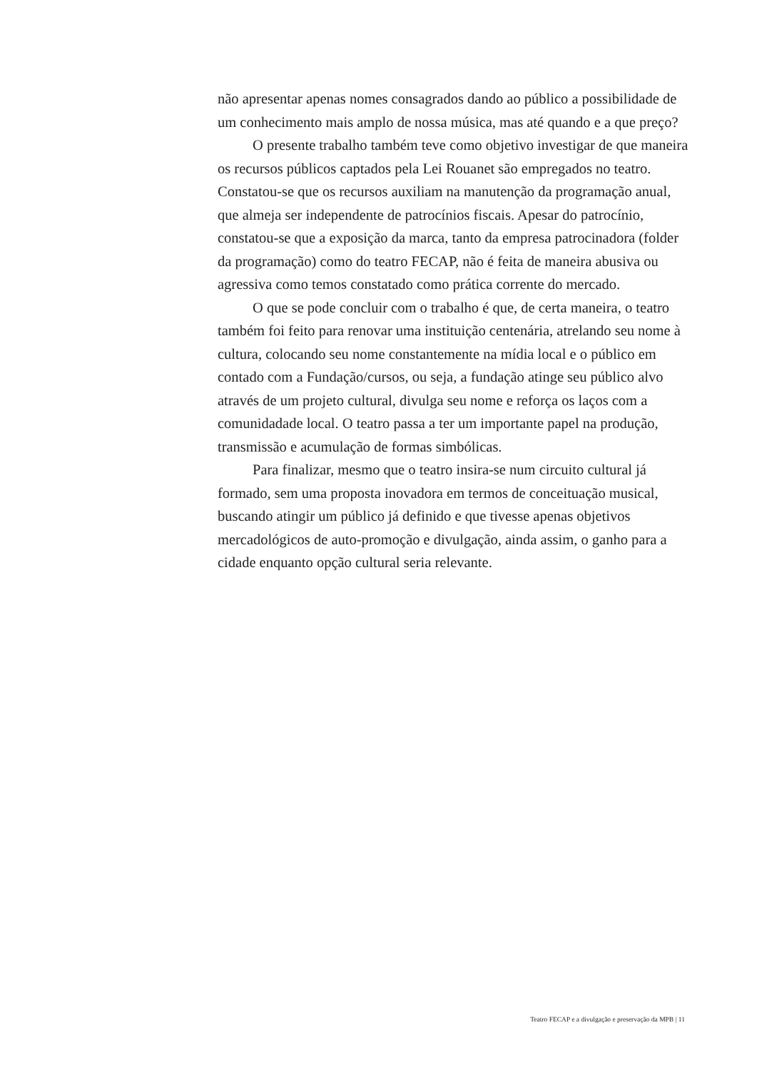não apresentar apenas nomes consagrados dando ao público a possibilidade de um conhecimento mais amplo de nossa música, mas até quando e a que preço?
O presente trabalho também teve como objetivo investigar de que maneira os recursos públicos captados pela Lei Rouanet são empregados no teatro. Constatou-se que os recursos auxiliam na manutenção da programação anual, que almeja ser independente de patrocínios fiscais. Apesar do patrocínio, constatou-se que a exposição da marca, tanto da empresa patrocinadora (folder da programação) como do teatro FECAP, não é feita de maneira abusiva ou agressiva como temos constatado como prática corrente do mercado.
O que se pode concluir com o trabalho é que, de certa maneira, o teatro também foi feito para renovar uma instituição centenária, atrelando seu nome à cultura, colocando seu nome constantemente na mídia local e o público em contado com a Fundação/cursos, ou seja, a fundação atinge seu público alvo através de um projeto cultural, divulga seu nome e reforça os laços com a comunidadade local. O teatro passa a ter um importante papel na produção, transmissão e acumulação de formas simbólicas.
Para finalizar, mesmo que o teatro insira-se num circuito cultural já formado, sem uma proposta inovadora em termos de conceituação musical, buscando atingir um público já definido e que tivesse apenas objetivos mercadológicos de auto-promoção e divulgação, ainda assim, o ganho para a cidade enquanto opção cultural seria relevante.
Teatro FECAP e a divulgação e preservação da MPB | 11